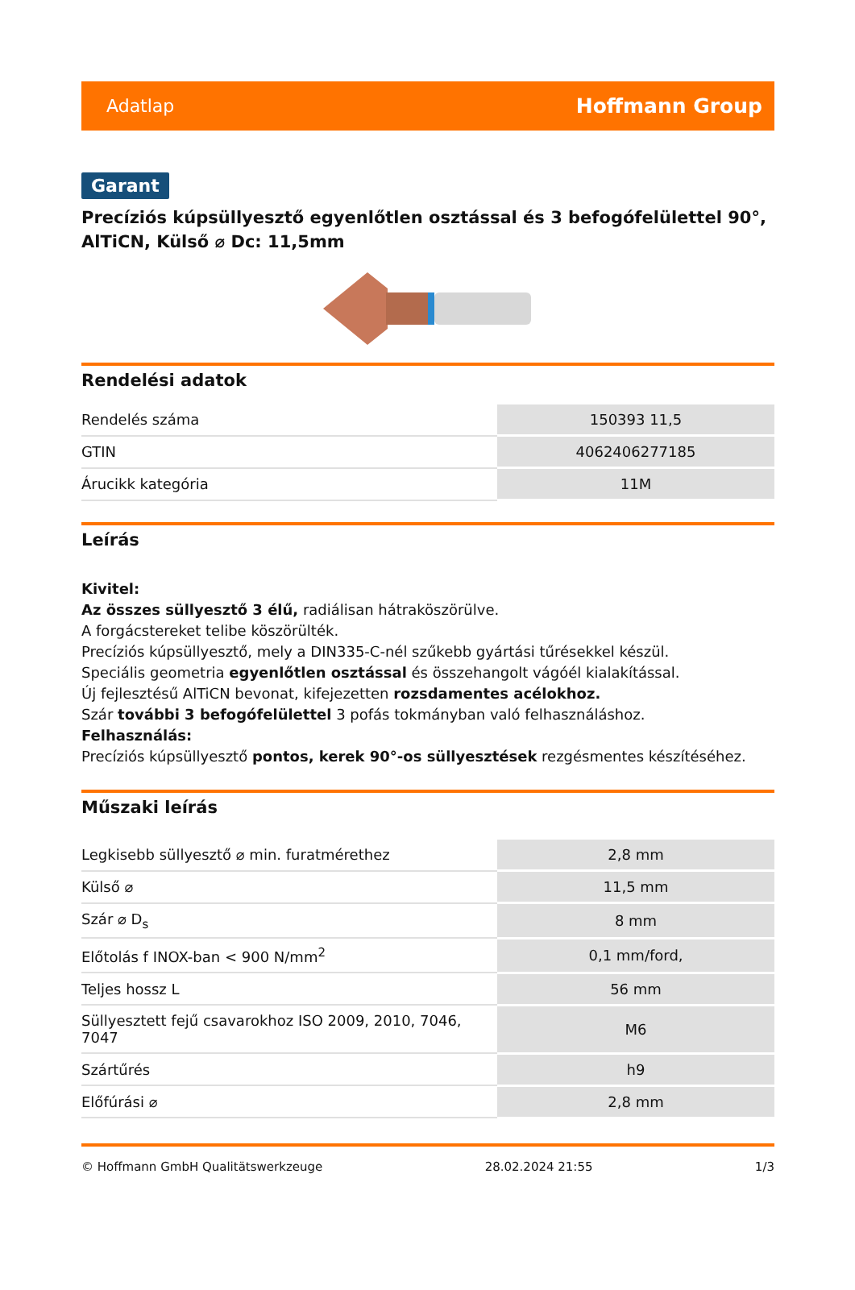Adatlap Hoffmann Group
Garant
Precíziós kúpsüllyesztő egyenlőtlen osztással és 3 befogófelülettel 90°, AlTiCN, Külső ⌀ Dc: 11,5mm
Rendelési adatok
| Rendelés száma | 150393 11,5 |
| GTIN | 4062406277185 |
| Árucikk kategória | 11M |
Leírás
Kivitel:
Az összes süllyesztő 3 élű, radiálisan hátraköszörülve.
A forgácstereket telibe köszörülték.
Precíziós kúpsüllyesztő, mely a DIN335-C-nél szűkebb gyártási tűrésekkel készül.
Speciális geometria egyenlőtlen osztással és összehangolt vágóél kialakítással.
Új fejlesztésű AlTiCN bevonat, kifejezetten rozsdamentes acélokhoz.
Szár további 3 befogófelülettel 3 pofás tokmányban való felhasználáshoz.
Felhasználás:
Precíziós kúpsüllyesztő pontos, kerek 90°-os süllyesztések rezgésmentes készítéséhez.
Műszaki leírás
| Legkisebb süllyesztő ⌀ min. furatmérethez | 2,8 mm |
| Külső ⌀ | 11,5 mm |
| Szár ⌀ D<sub>s</sub> | 8 mm |
| Előtolás f INOX-ban < 900 N/mm<sup>2</sup> | 0,1 mm/ford, |
| Teljes hossz L | 56 mm |
| Süllyesztett fejű csavarokhoz ISO 2009, 2010, 7046, 7047 | M6 |
| Szártűrés | h9 |
| Előfúrási ⌀ | 2,8 mm |
© Hoffmann GmbH Qualitätswerkzeuge 28.02.2024 21:55 1/3